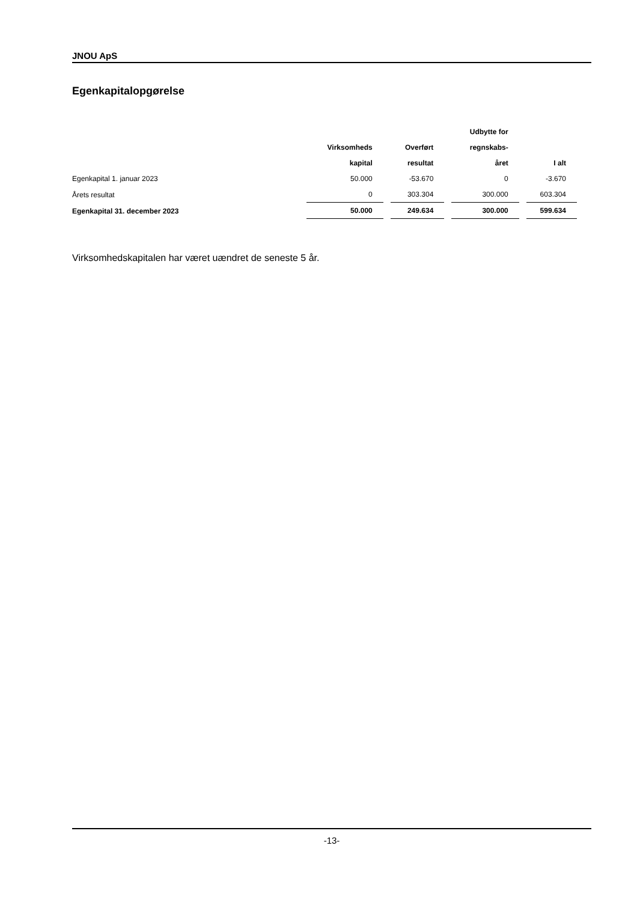JNOU ApS
Egenkapitalopgørelse
| | | | Udbytte for | |
| --- | --- | --- | --- | --- |
| | Virksomheds | Overført | regnskabs- | |
| | kapital | resultat | året | I alt |
| Egenkapital 1. januar 2023 | 50.000 | -53.670 | 0 | -3.670 |
| Årets resultat | 0 | 303.304 | 300.000 | 603.304 |
| Egenkapital 31. december 2023 | 50.000 | 249.634 | 300.000 | 599.634 |
Virksomhedskapitalen har været uændret de seneste 5 år.
-13-